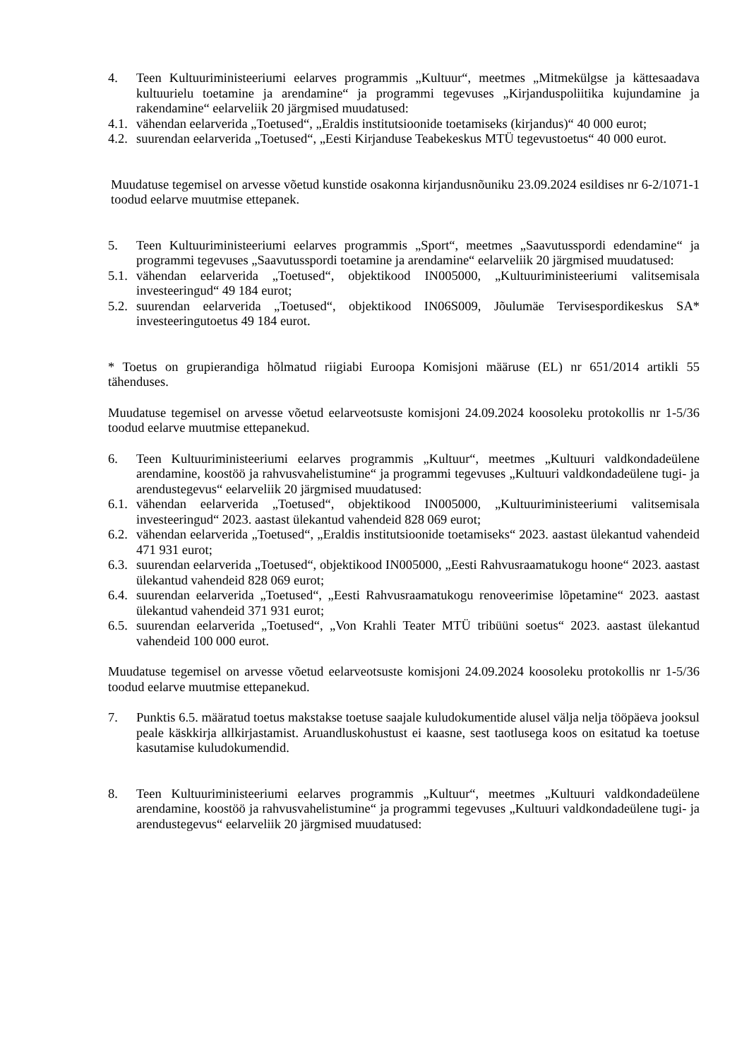4. Teen Kultuuriministeeriumi eelarves programmis „Kultuur“, meetmes „Mitmekülgse ja kättesaadava kultuurielu toetamine ja arendamine“ ja programmi tegevuses „Kirjanduspoliitika kujundamine ja rakendamine“ eelarveliik 20 järgmised muudatused:
4.1. vähendan eelarverida „Toetused“, „Eraldis institutsioonide toetamiseks (kirjandus)“ 40 000 eurot;
4.2. suurendan eelarverida „Toetused“, „Eesti Kirjanduse Teabekeskus MTÜ tegevustoetus“ 40 000 eurot.
Muudatuse tegemisel on arvesse võetud kunstide osakonna kirjandusnõuniku 23.09.2024 esildises nr 6-2/1071-1 toodud eelarve muutmise ettepanek.
5. Teen Kultuuriministeeriumi eelarves programmis „Sport“, meetmes „Saavutusspordi edendamine“ ja programmi tegevuses „Saavutusspordi toetamine ja arendamine“ eelarveliik 20 järgmised muudatused:
5.1. vähendan eelarverida „Toetused“, objektikood IN005000, „Kultuuriministeeriumi valitsemisala investeeringud“ 49 184 eurot;
5.2. suurendan eelarverida „Toetused“, objektikood IN06S009, Jõulumäe Tervisespordikeskus SA* investeeringutoetus 49 184 eurot.
* Toetus on grupierandiga hõlmatud riigiabi Euroopa Komisjoni määruse (EL) nr 651/2014 artikli 55 tähenduses.
Muudatuse tegemisel on arvesse võetud eelarveotsuste komisjoni 24.09.2024 koosoleku protokollis nr 1-5/36 toodud eelarve muutmise ettepanekud.
6. Teen Kultuuriministeeriumi eelarves programmis „Kultuur“, meetmes „Kultuuri valdkondadeülene arendamine, koostöö ja rahvusvahelistumine“ ja programmi tegevuses „Kultuuri valdkondadeülene tugi- ja arendustegevus“ eelarveliik 20 järgmised muudatused:
6.1. vähendan eelarverida „Toetused“, objektikood IN005000, „Kultuuriministeeriumi valitsemisala investeeringud“ 2023. aastast ülekantud vahendeid 828 069 eurot;
6.2. vähendan eelarverida „Toetused“, „Eraldis institutsioonide toetamiseks“ 2023. aastast ülekantud vahendeid 471 931 eurot;
6.3. suurendan eelarverida „Toetused“, objektikood IN005000, „Eesti Rahvusraamatukogu hoone“ 2023. aastast ülekantud vahendeid 828 069 eurot;
6.4. suurendan eelarverida „Toetused“, „Eesti Rahvusraamatukogu renoveerimise lõpetamine“ 2023. aastast ülekantud vahendeid 371 931 eurot;
6.5. suurendan eelarverida „Toetused“, „Von Krahli Teater MTÜ tribüüni soetus“ 2023. aastast ülekantud vahendeid 100 000 eurot.
Muudatuse tegemisel on arvesse võetud eelarveotsuste komisjoni 24.09.2024 koosoleku protokollis nr 1-5/36 toodud eelarve muutmise ettepanekud.
7. Punktis 6.5. määratud toetus makstakse toetuse saajale kuludokumentide alusel välja nelja tööpäeva jooksul peale käskkirja allkirjastamist. Aruandluskohustust ei kaasne, sest taotlusega koos on esitatud ka toetuse kasutamise kuludokumendid.
8. Teen Kultuuriministeeriumi eelarves programmis „Kultuur“, meetmes „Kultuuri valdkondadeülene arendamine, koostöö ja rahvusvahelistumine“ ja programmi tegevuses „Kultuuri valdkondadeülene tugi- ja arendustegevus“ eelarveliik 20 järgmised muudatused: